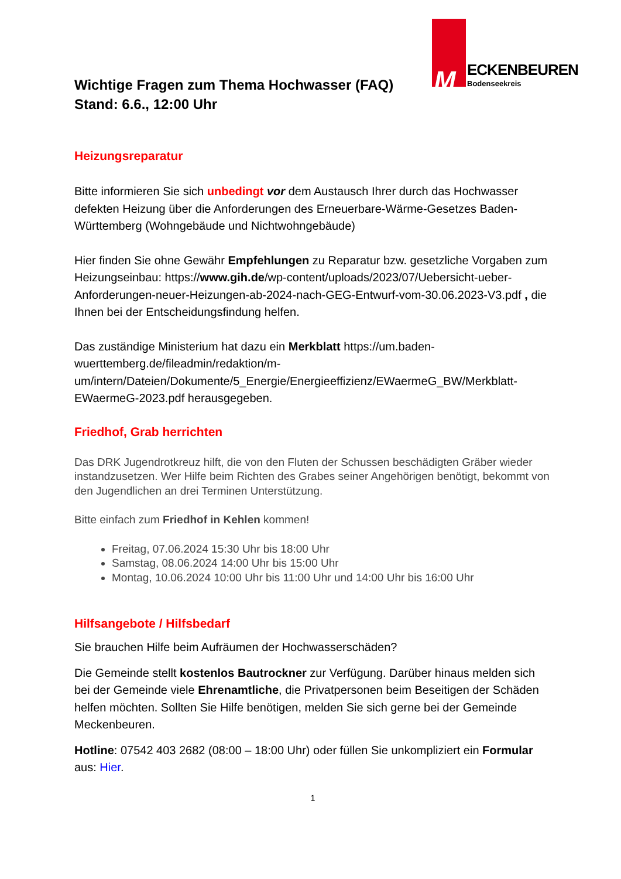M ECKENBEUREN
Bodenseekreis
Wichtige Fragen zum Thema Hochwasser (FAQ)
Stand: 6.6., 12:00 Uhr
Heizungsreparatur
Bitte informieren Sie sich unbedingt vor dem Austausch Ihrer durch das Hochwasser defekten Heizung über die Anforderungen des Erneuerbare-Wärme-Gesetzes Baden-Württemberg (Wohngebäude und Nichtwohngebäude)
Hier finden Sie ohne Gewähr Empfehlungen zu Reparatur bzw. gesetzliche Vorgaben zum Heizungseinbau: https://www.gih.de/wp-content/uploads/2023/07/Uebersicht-ueber-Anforderungen-neuer-Heizungen-ab-2024-nach-GEG-Entwurf-vom-30.06.2023-V3.pdf , die Ihnen bei der Entscheidungsfindung helfen.
Das zuständige Ministerium hat dazu ein Merkblatt https://um.baden-wuerttemberg.de/fileadmin/redaktion/m-um/intern/Dateien/Dokumente/5_Energie/Energieeffizienz/EWaermeG_BW/Merkblatt-EWaermeG-2023.pdf herausgegeben.
Friedhof, Grab herrichten
Das DRK Jugendrotkreuz hilft, die von den Fluten der Schussen beschädigten Gräber wieder instandzusetzen. Wer Hilfe beim Richten des Grabes seiner Angehörigen benötigt, bekommt von den Jugendlichen an drei Terminen Unterstützung.
Bitte einfach zum Friedhof in Kehlen kommen!
Freitag, 07.06.2024 15:30 Uhr bis 18:00 Uhr
Samstag, 08.06.2024 14:00 Uhr bis 15:00 Uhr
Montag, 10.06.2024 10:00 Uhr bis 11:00 Uhr und 14:00 Uhr bis 16:00 Uhr
Hilfsangebote / Hilfsbedarf
Sie brauchen Hilfe beim Aufräumen der Hochwasserschäden?
Die Gemeinde stellt kostenlos Bautrockner zur Verfügung. Darüber hinaus melden sich bei der Gemeinde viele Ehrenamtliche, die Privatpersonen beim Beseitigen der Schäden helfen möchten. Sollten Sie Hilfe benötigen, melden Sie sich gerne bei der Gemeinde Meckenbeuren.
Hotline: 07542 403 2682 (08:00 – 18:00 Uhr) oder füllen Sie unkompliziert ein Formular aus: Hier.
1